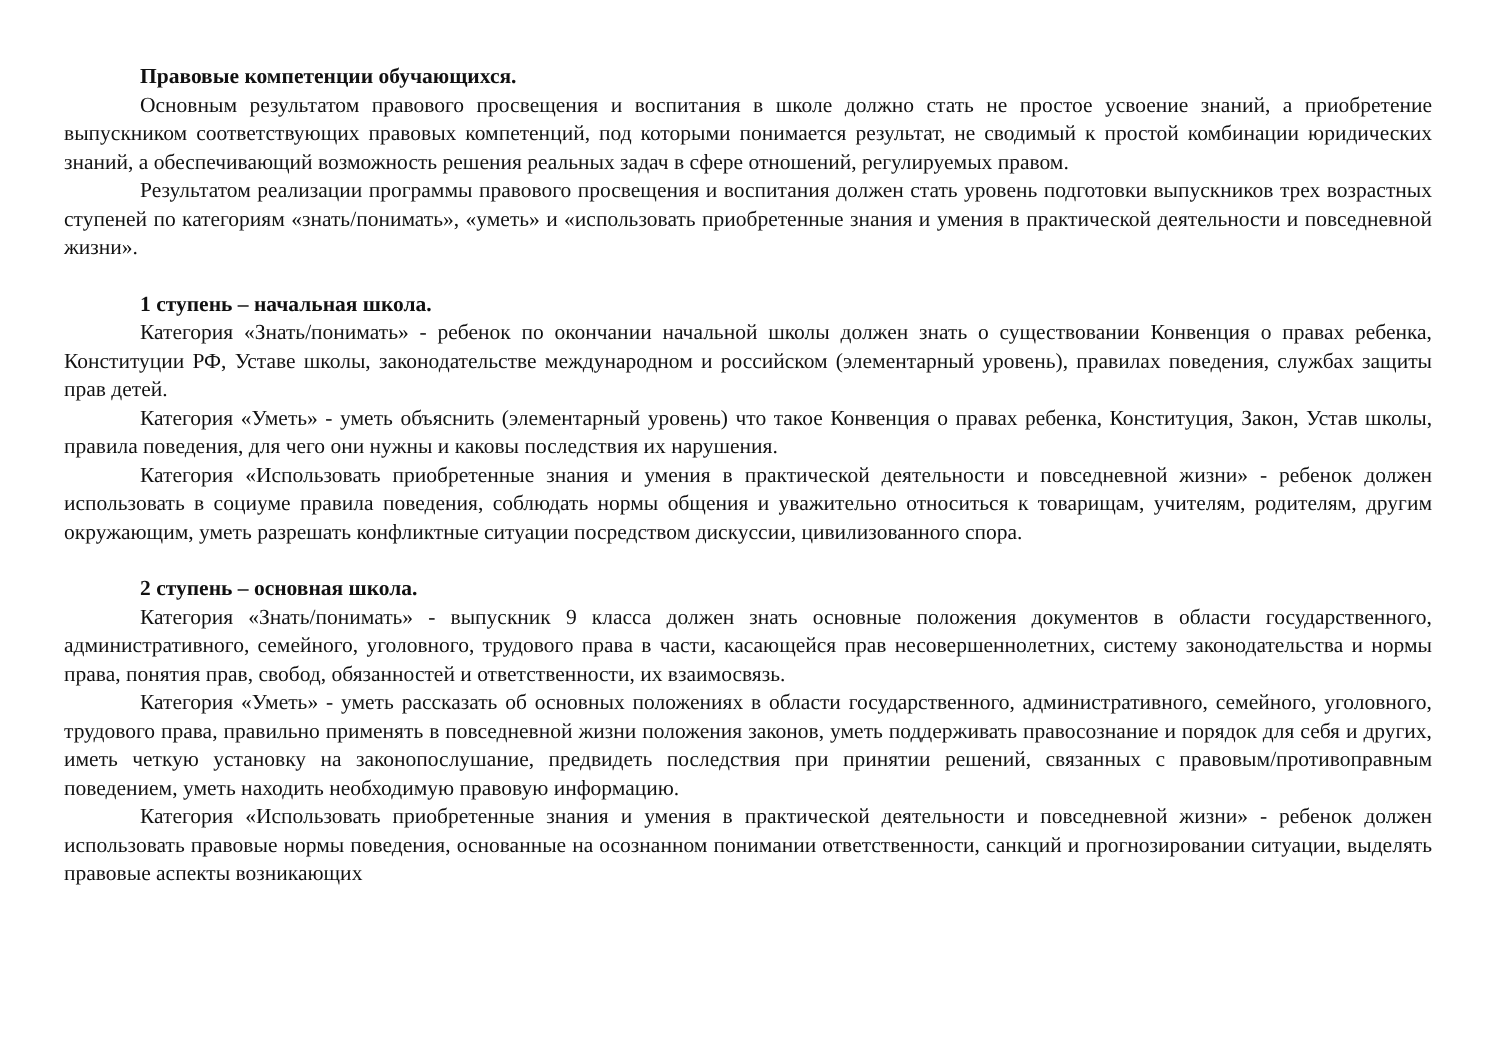Правовые компетенции обучающихся.
Основным результатом правового просвещения и воспитания в школе должно стать не простое усвоение знаний, а приобретение выпускником соответствующих правовых компетенций, под которыми понимается результат, не сводимый к простой комбинации юридических знаний, а обеспечивающий возможность решения реальных задач в сфере отношений, регулируемых правом.
Результатом реализации программы правового просвещения и воспитания должен стать уровень подготовки выпускников трех возрастных ступеней по категориям «знать/понимать», «уметь» и «использовать приобретенные знания и умения в практической деятельности и повседневной жизни».
1 ступень – начальная школа.
Категория «Знать/понимать» - ребенок по окончании начальной школы должен знать о существовании Конвенция о правах ребенка, Конституции РФ, Уставе школы, законодательстве международном и российском (элементарный уровень), правилах поведения, службах защиты прав детей.
Категория «Уметь» - уметь объяснить (элементарный уровень) что такое Конвенция о правах ребенка, Конституция, Закон, Устав школы, правила поведения, для чего они нужны и каковы последствия их нарушения.
Категория «Использовать приобретенные знания и умения в практической деятельности и повседневной жизни» - ребенок должен использовать в социуме правила поведения, соблюдать нормы общения и уважительно относиться к товарищам, учителям, родителям, другим окружающим, уметь разрешать конфликтные ситуации посредством дискуссии, цивилизованного спора.
2 ступень – основная школа.
Категория «Знать/понимать» - выпускник 9 класса должен знать основные положения документов в области государственного, административного, семейного, уголовного, трудового права в части, касающейся прав несовершеннолетних, систему законодательства и нормы права, понятия прав, свобод, обязанностей и ответственности, их взаимосвязь.
Категория «Уметь» - уметь рассказать об основных положениях в области государственного, административного, семейного, уголовного, трудового права, правильно применять в повседневной жизни положения законов, уметь поддерживать правосознание и порядок для себя и других, иметь четкую установку на законопослушание, предвидеть последствия при принятии решений, связанных с правовым/противоправным поведением, уметь находить необходимую правовую информацию.
Категория «Использовать приобретенные знания и умения в практической деятельности и повседневной жизни» - ребенок должен использовать правовые нормы поведения, основанные на осознанном понимании ответственности, санкций и прогнозировании ситуации, выделять правовые аспекты возникающих